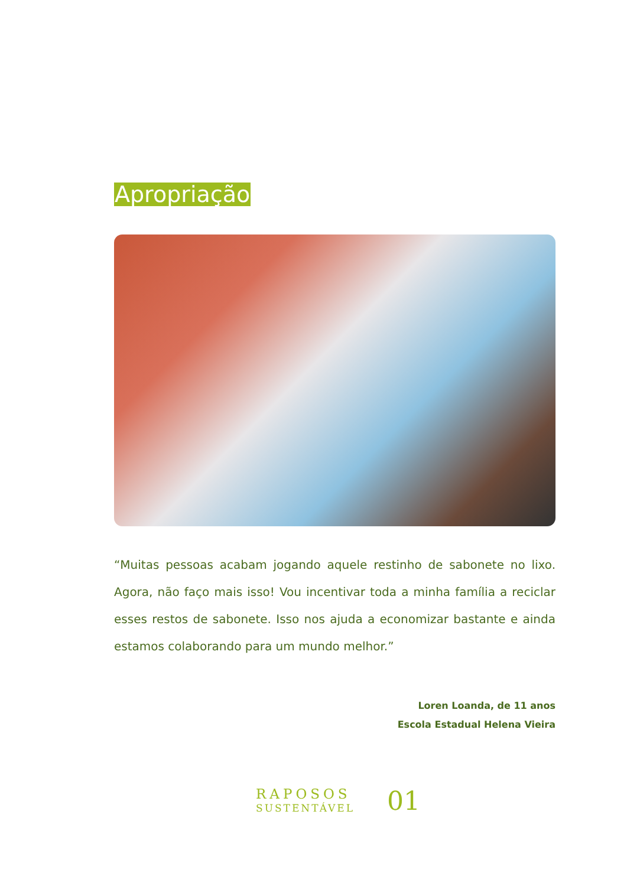Apropriação
“Muitas pessoas acabam jogando aquele restinho de sabonete no lixo. Agora, não faço mais isso! Vou incentivar toda a minha família a reciclar esses restos de sabonete. Isso nos ajuda a economizar bastante e ainda estamos colaborando para um mundo melhor.”
Loren Loanda, de 11 anos
Escola Estadual Helena Vieira
RAPOSOS
SUSTENTÁVEL
01